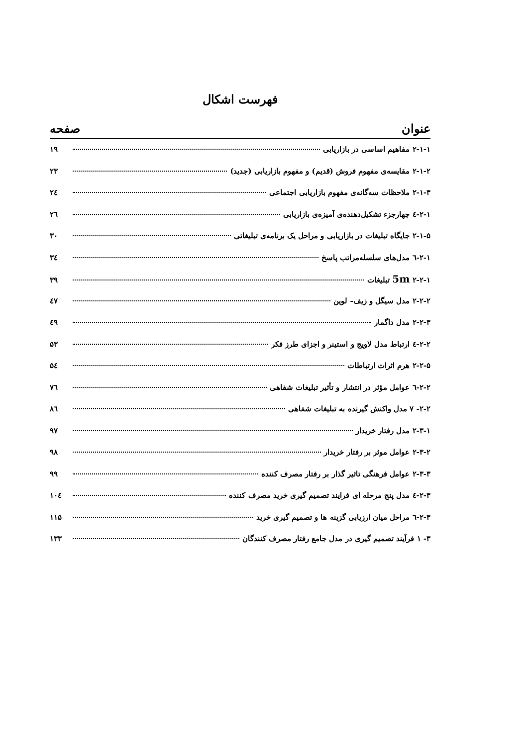فهرست اشکال
عنوان صفحه
۲-۱-۱ مفاهیم اساسی در بازاریابی ۱۹
۲-۱-۲ مقایسه‌ی مفهوم فروش (قدیم) و مفهوم بازاریابی (جدید) ۲۳
۲-۱-۳ ملاحظات سه‌گانه‌ی مفهوم بازاریابی اجتماعی ۲٤
۲-۱-٤ چهارجزء تشکیل‌دهنده‌ی آمیزه‌ی بازاریابی ۲٦
۲-۱-۵ جایگاه تبلیغات در بازاریابی و مراحل یک برنامه‌ی تبلیغاتی ۳۰
۲-۱-٦ مدل‌های سلسله‌مراتب پاسخ ۳٤
۲-۲-۱ 5m تبلیغات ۳۹
۲-۲-۲ مدل سیگل و زیف- لوین ٤۷
۲-۲-۳ مدل داگمار ٤۹
۲-۲-٤ ارتباط مدل لاویج و استینر و اجزای طرز فکر ۵۳
۲-۲-۵ هرم اثرات ارتباطات ۵٤
۲-۲-٦ عوامل مؤثر در انتشار و تأثیر تبلیغات شفاهی ۷٦
۲-۲- ۷ مدل واکنش گیرنده به تبلیغات شفاهی ۸٦
۲-۳-۱ مدل رفتار خریدار ۹۷
۲-۳-۲ عوامل موثر بر رفتار خریدار ۹۸
۲-۳-۳ عوامل فرهنگی تاثیر گذار بر رفتار مصرف کننده ۹۹
۲-۳-٤ مدل پنج مرحله ای فرایند تصمیم گیری خرید مصرف کننده ۱۰٤
۲-۳-٦ مراحل میان ارزیابی گزینه ها و تصمیم گیری خرید ۱۱۵
۳- ۱ فرآیند تصمیم گیری در مدل جامع رفتار مصرف کنندگان ۱۳۳